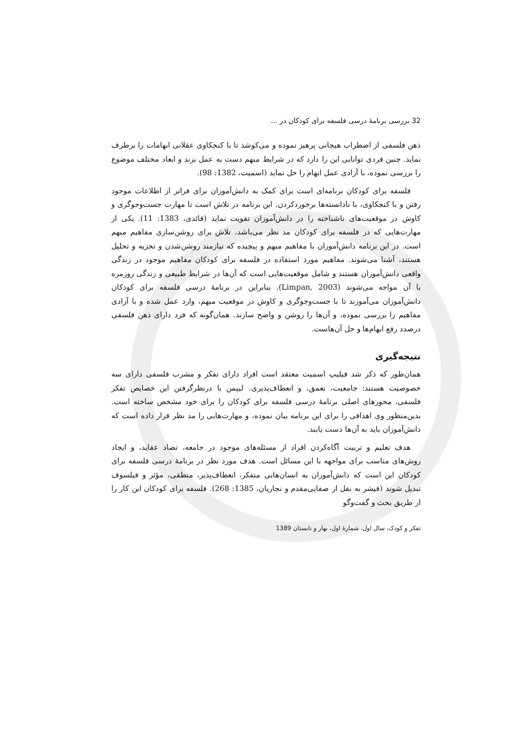32 بررسی برنامهٔ درسی فلسفه برای کودکان در ...
ذهن فلسفی از اضطراب هیجانی پرهیز نموده و می‌کوشد تا با کنجکاوی عقلانی ابهامات را برطرف نماید. چنین فردی توانایی این را دارد که در شرایط مبهم دست به عمل بزند و ابعاد مختلف موضوع را بررسی نموده، با آزادی عمل ابهام را حل نماید (اسمیت، 1382: 98).
فلسفه برای کودکان برنامه‌ای است برای کمک به دانش‌آموزان برای فراتر از اطلاعات موجود رفتن و با کنجکاوی، با نادانسته‌ها برخوردکردن. این برنامه در تلاش است تا مهارت جست‌وجوگری و کاوش در موقعیت‌های ناشناخته را در دانش‌آموزان تقویت نماید (قائدی، 1383: 11). یکی از مهارت‌هایی که در فلسفه برای کودکان مد نظر می‌باشد، تلاش برای روشن‌سازی مفاهیم مبهم است. در این برنامه دانش‌آموزان با مفاهیم مبهم و پیچیده که نیازمند روشن‌شدن و تجزیه و تحلیل هستند، آشنا می‌شوند. مفاهیم مورد استفاده در فلسفه برای کودکان مفاهیم موجود در زندگی واقعی دانش‌آموزان هستند و شامل موقعیت‌هایی است که آن‌ها در شرایط طبیعی و زندگی روزمره با آن مواجه می‌شوند (Limpan, 2003). بنابراین در برنامهٔ درسی فلسفه برای کودکان دانش‌آموزان می‌آموزند تا با جست‌وجوگری و کاوش در موقعیت مبهم، وارد عمل شده و با آزادی مفاهیم را بررسی نموده، و آن‌ها را روشن و واضح سازند. همان‌گونه که فرد دارای ذهن فلسفی درصدد رفع ابهام‌ها و حل آن‌هاست.
نتیجه‌گیری
همان‌طور که ذکر شد فیلیپ اسمیت معتقد است افراد دارای تفکر و مشرب فلسفی دارای سه خصوصیت هستند: جامعیت، تعمق، و انعطاف‌پذیری. لیپمن با درنظرگرفتن این خصایص تفکر فلسفی، محورهای اصلی برنامهٔ درسی فلسفه برای کودکان را برای خود مشخص ساخته است. بدین‌منظور وی اهدافی را برای این برنامه بیان نموده، و مهارت‌هایی را مد نظر قرار داده است که دانش‌آموزان باید به آن‌ها دست یابند.
هدف تعلیم و تربیت آگاه‌کردن افراد از مسئله‌های موجود در جامعه، تضاد عقاید، و ایجاد روش‌های مناسب برای مواجهه با این مسائل است. هدف مورد نظر در برنامهٔ درسی فلسفه برای کودکان این است که دانش‌آموزان به انسان‌هایی متفکر، انعطاف‌پذیر، منطقی، مؤثر و فیلسوف تبدیل شوند (فیشر به نقل از صفایی‌مقدم و نجاریان، 1385: 268). فلسفه برای کودکان این کار را از طریق بحث و گفت‌وگو
تفکر و کودک، سال اول، شمارهٔ اول، بهار و تابستان 1389